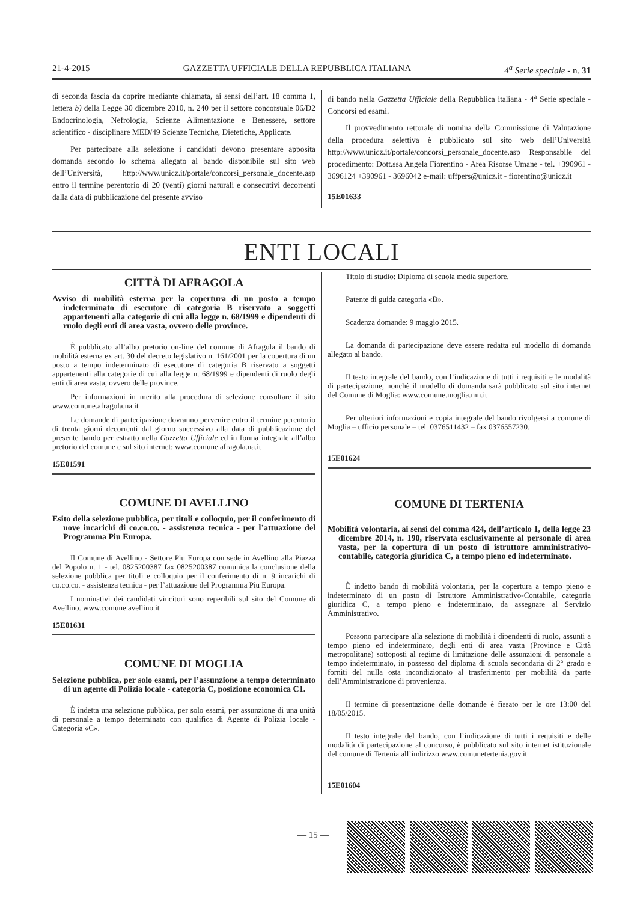21-4-2015 GAZZETTA UFFICIALE DELLA REPUBBLICA ITALIANA 4<sup>a</sup> Serie speciale - n. 31
di seconda fascia da coprire mediante chiamata, ai sensi dell’art. 18 comma 1, lettera b) della Legge 30 dicembre 2010, n. 240 per il settore concorsuale 06/D2 Endocrinologia, Nefrologia, Scienze Alimentazione e Benessere, settore scientifico - disciplinare MED/49 Scienze Tecniche, Dietetiche, Applicate.
Per partecipare alla selezione i candidati devono presentare apposita domanda secondo lo schema allegato al bando disponibile sul sito web dell’Università, http://www.unicz.it/portale/concorsi_personale_docente.asp entro il termine perentorio di 20 (venti) giorni naturali e consecutivi decorrenti dalla data di pubblicazione del presente avviso
di bando nella Gazzetta Ufficiale della Repubblica italiana - 4<sup>a</sup> Serie speciale - Concorsi ed esami.
Il provvedimento rettorale di nomina della Commissione di Valutazione della procedura selettiva è pubblicato sul sito web dell’Università http://www.unicz.it/portale/concorsi_personale_docente.asp Responsabile del procedimento: Dott.ssa Angela Fiorentino - Area Risorse Umane - tel. +390961 - 3696124 +390961 - 3696042 e-mail: uffpers@unicz.it - fiorentino@unicz.it
15E01633
ENTI LOCALI
CITTÀ DI AFRAGOLA
Avviso di mobilità esterna per la copertura di un posto a tempo indeterminato di esecutore di categoria B riservato a soggetti appartenenti alla categorie di cui alla legge n. 68/1999 e dipendenti di ruolo degli enti di area vasta, ovvero delle province.
È pubblicato all’albo pretorio on-line del comune di Afragola il bando di mobilità esterna ex art. 30 del decreto legislativo n. 161/2001 per la copertura di un posto a tempo indeterminato di esecutore di categoria B riservato a soggetti appartenenti alla categorie di cui alla legge n. 68/1999 e dipendenti di ruolo degli enti di area vasta, ovvero delle province.
Per informazioni in merito alla procedura di selezione consultare il sito www.comune.afragola.na.it
Le domande di partecipazione dovranno pervenire entro il termine perentorio di trenta giorni decorrenti dal giorno successivo alla data di pubblicazione del presente bando per estratto nella Gazzetta Ufficiale ed in forma integrale all’albo pretorio del comune e sul sito internet: www.comune.afragola.na.it
15E01591
COMUNE DI AVELLINO
Esito della selezione pubblica, per titoli e colloquio, per il conferimento di nove incarichi di co.co.co. - assistenza tecnica - per l’attuazione del Programma Piu Europa.
Il Comune di Avellino - Settore Piu Europa con sede in Avellino alla Piazza del Popolo n. 1 - tel. 0825200387 fax 0825200387 comunica la conclusione della selezione pubblica per titoli e colloquio per il conferimento di n. 9 incarichi di co.co.co. - assistenza tecnica - per l’attuazione del Programma Piu Europa.
I nominativi dei candidati vincitori sono reperibili sul sito del Comune di Avellino. www.comune.avellino.it
15E01631
COMUNE DI MOGLIA
Selezione pubblica, per solo esami, per l’assunzione a tempo determinato di un agente di Polizia locale - categoria C, posizione economica C1.
È indetta una selezione pubblica, per solo esami, per assunzione di una unità di personale a tempo determinato con qualifica di Agente di Polizia locale - Categoria «C».
Titolo di studio: Diploma di scuola media superiore.
Patente di guida categoria «B».
Scadenza domande: 9 maggio 2015.
La domanda di partecipazione deve essere redatta sul modello di domanda allegato al bando.
Il testo integrale del bando, con l’indicazione di tutti i requisiti e le modalità di partecipazione, nonchè il modello di domanda sarà pubblicato sul sito internet del Comune di Moglia: www.comune.moglia.mn.it
Per ulteriori informazioni e copia integrale del bando rivolgersi a comune di Moglia – ufficio personale – tel. 0376511432 – fax 0376557230.
15E01624
COMUNE DI TERTENIA
Mobilità volontaria, ai sensi del comma 424, dell’articolo 1, della legge 23 dicembre 2014, n. 190, riservata esclusivamente al personale di area vasta, per la copertura di un posto di istruttore amministrativo-contabile, categoria giuridica C, a tempo pieno ed indeterminato.
È indetto bando di mobilità volontaria, per la copertura a tempo pieno e indeterminato di un posto di Istruttore Amministrativo-Contabile, categoria giuridica C, a tempo pieno e indeterminato, da assegnare al Servizio Amministrativo.
Possono partecipare alla selezione di mobilità i dipendenti di ruolo, assunti a tempo pieno ed indeterminato, degli enti di area vasta (Province e Città metropolitane) sottoposti al regime di limitazione delle assunzioni di personale a tempo indeterminato, in possesso del diploma di scuola secondaria di 2° grado e forniti del nulla osta incondizionato al trasferimento per mobilità da parte dell’Amministrazione di provenienza.
Il termine di presentazione delle domande è fissato per le ore 13:00 del 18/05/2015.
Il testo integrale del bando, con l’indicazione di tutti i requisiti e delle modalità di partecipazione al concorso, è pubblicato sul sito internet istituzionale del comune di Tertenia all’indirizzo www.comunetertenia.gov.it
15E01604
— 15 —